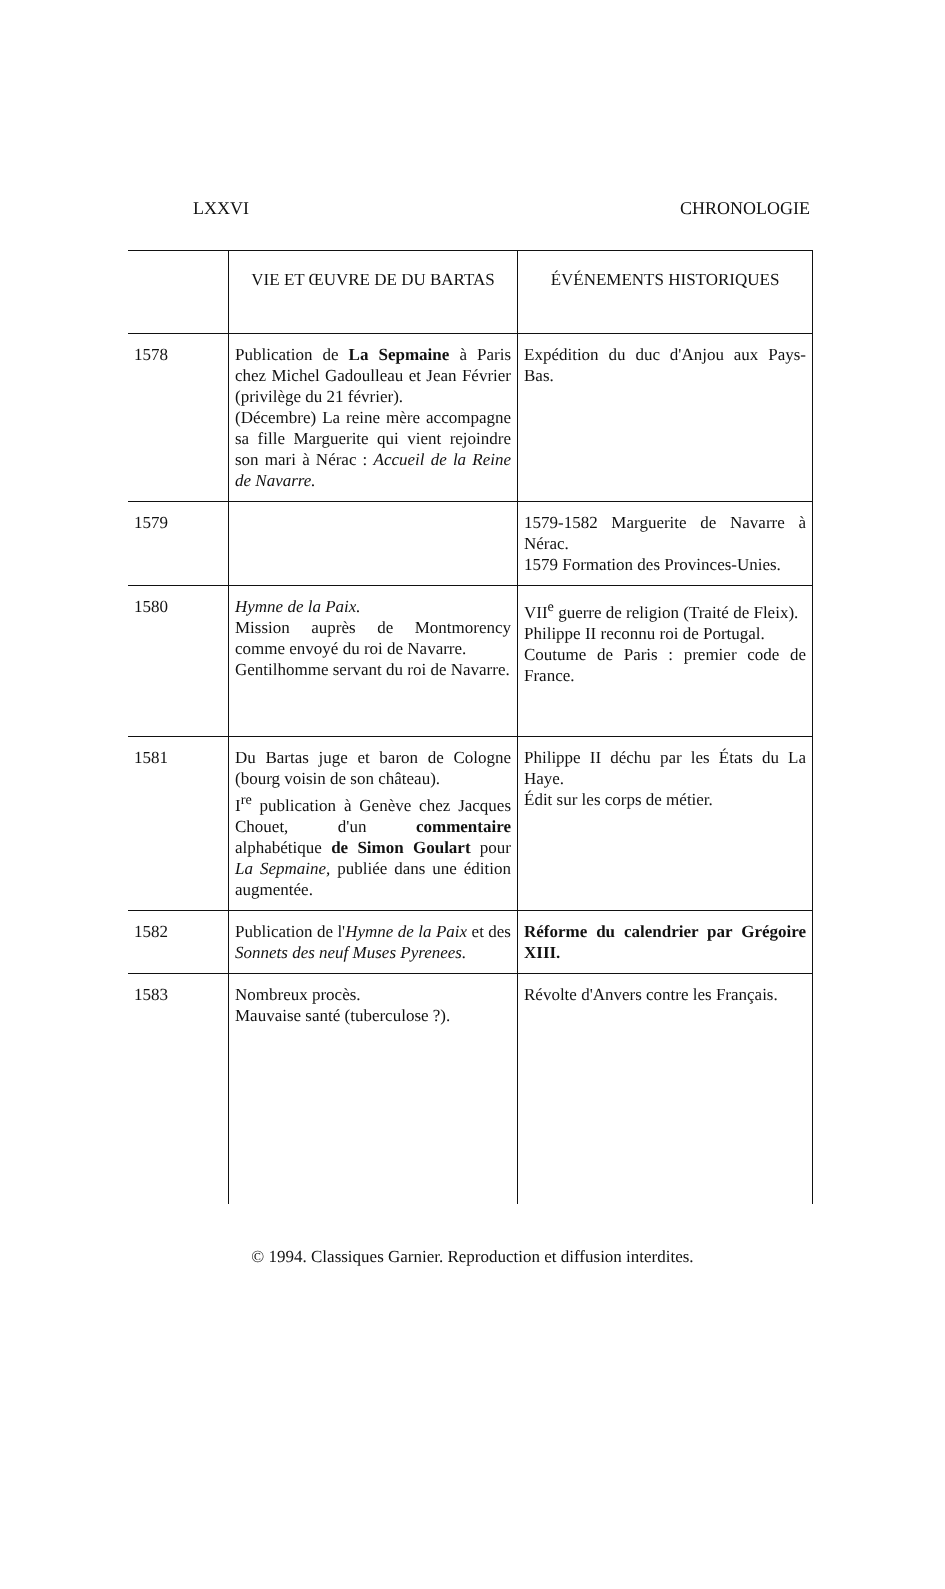LXXVI CHRONOLOGIE
| | VIE ET ŒUVRE DE DU BARTAS | ÉVÉNEMENTS HISTORIQUES |
| --- | --- | --- |
| 1578 | Publication de La Sepmaine à Paris chez Michel Gadoulleau et Jean Février (privilège du 21 février). (Décembre) La reine mère accompagne sa fille Marguerite qui vient rejoindre son mari à Nérac : Accueil de la Reine de Navarre. | Expédition du duc d'Anjou aux Pays-Bas. |
| 1579 | | 1579-1582 Marguerite de Navarre à Nérac. 1579 Formation des Provinces-Unies. |
| 1580 | Hymne de la Paix. Mission auprès de Montmorency comme envoyé du roi de Navarre. Gentilhomme servant du roi de Navarre. | VII<sup>e</sup> guerre de religion (Traité de Fleix). Philippe II reconnu roi de Portugal. Coutume de Paris : premier code de France. |
| 1581 | Du Bartas juge et baron de Cologne (bourg voisin de son château). I<sup>re</sup> publication à Genève chez Jacques Chouet, d'un commentaire alphabétique de Simon Goulart pour La Sepmaine, publiée dans une édition augmentée. | Philippe II déchu par les États du La Haye. Édit sur les corps de métier. |
| 1582 | Publication de l' Hymne de la Paix et des Sonnets des neuf Muses Pyrenees. | Réforme du calendrier par Grégoire XIII. |
| 1583 | Nombreux procès. Mauvaise santé (tuberculose ?). | Révolte d'Anvers contre les Français. |
© 1994. Classiques Garnier. Reproduction et diffusion interdites.